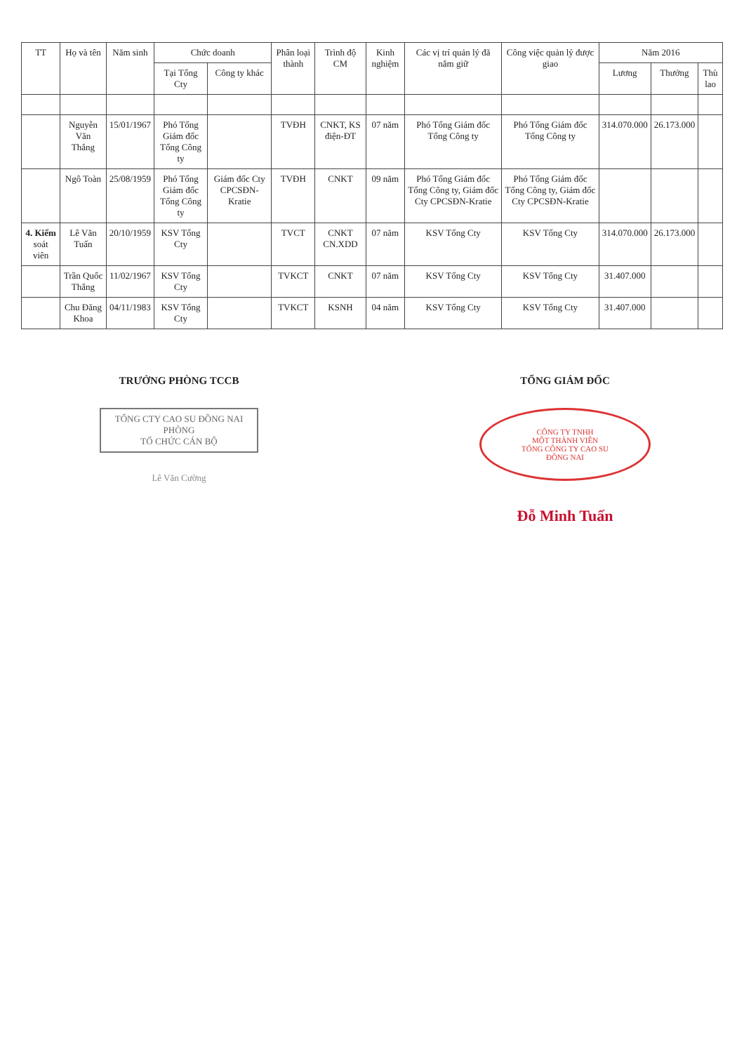| TT | Họ và tên | Năm sinh | Chức doanh | | Phân loại thành | Trình độ CM | Kinh nghiệm | Các vị trí quản lý đã nắm giữ | Công việc quản lý được giao | Năm 2016 | | |
| --- | --- | --- | --- | --- | --- | --- | --- | --- | --- | --- | --- | --- |
| | | | Tại Tổng Cty | Công ty khác | | | | | | Lương | Thưởng | Thù lao |
| | Nguyễn Văn Thắng | 15/01/1967 | Phó Tổng Giám đốc Tổng Công ty | | TVĐH | CNKT, KS điện-ĐT | 07 năm | Phó Tổng Giám đốc Tổng Công ty | Phó Tổng Giám đốc Tổng Công ty | 314.070.000 | 26.173.000 | |
| | Ngô Toàn | 25/08/1959 | Phó Tổng Giám đốc Tổng Công ty | Giám đốc Cty CPCSĐN-Kratie | TVĐH | CNKT | 09 năm | Phó Tổng Giám đốc Tổng Công ty, Giám đốc Cty CPCSĐN-Kratie | Phó Tổng Giám đốc Tổng Công ty, Giám đốc Cty CPCSĐN-Kratie | | | |
| 4. Kiểm soát viên | Lê Văn Tuấn | 20/10/1959 | KSV Tổng Cty | | TVCT | CNKT CN.XDD | 07 năm | KSV Tổng Cty | KSV Tổng Cty | 314.070.000 | 26.173.000 | |
| | Trần Quốc Thắng | 11/02/1967 | KSV Tổng Cty | | TVKCT | CNKT | 07 năm | KSV Tổng Cty | KSV Tổng Cty | 31.407.000 | | |
| | Chu Đăng Khoa | 04/11/1983 | KSV Tổng Cty | | TVKCT | KSNH | 04 năm | KSV Tổng Cty | KSV Tổng Cty | 31.407.000 | | |
TRƯỞNG PHÒNG TCCB
TỔNG CTY CAO SU ĐỒNG NAI
PHÒNG
TỔ CHỨC CÁN BỘ
Lê Văn Cường
TỔNG GIÁM ĐỐC
CÔNG TY TNHH
MỘT THÀNH VIÊN
TỔNG CÔNG TY CAO SU
ĐỒNG NAI
Đỗ Minh Tuấn